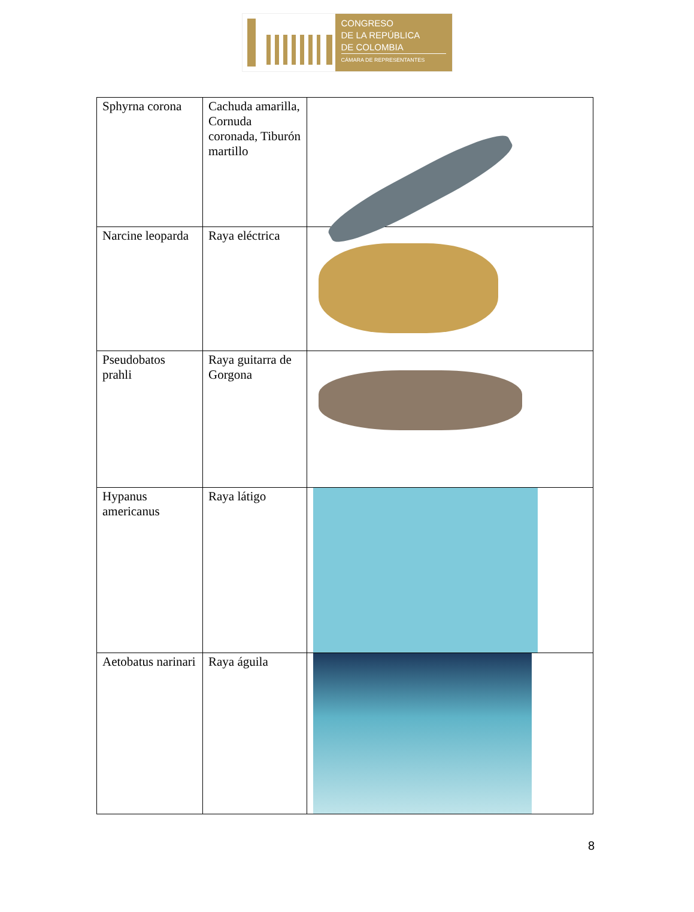CONGRESO
DE LA REPÚBLICA
DE COLOMBIA
CÁMARA DE REPRESENTANTES
| Sphyrna corona | Cachuda amarilla, Cornuda coronada, Tiburón martillo | |
| Narcine leoparda | Raya eléctrica | |
| Pseudobatos prahli | Raya guitarra de Gorgona | |
| Hypanus americanus | Raya látigo | |
| Aetobatus narinari | Raya águila | |
8